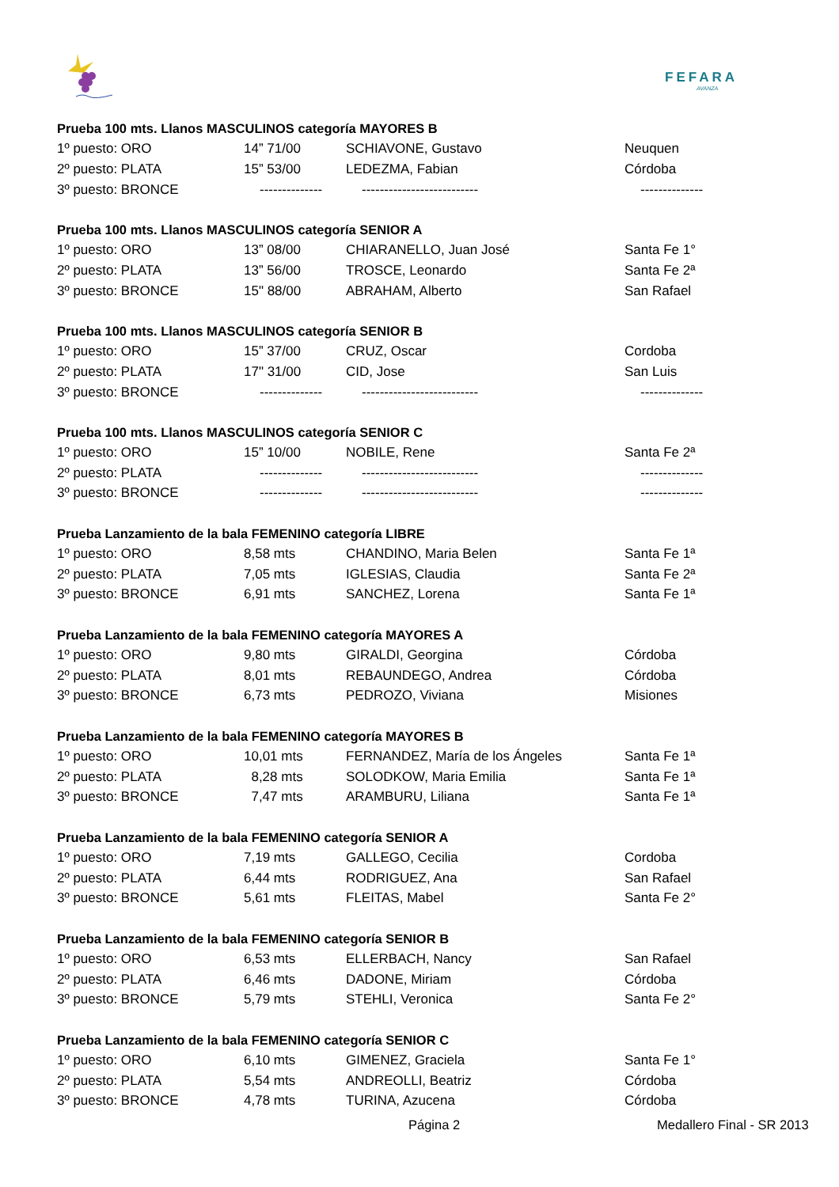FEFARA
AVANZA
| Prueba 100 mts. Llanos MASCULINOS categoría MAYORES B | | | |
| --- | --- | --- | --- |
| 1º puesto: ORO | 14” 71/00 | SCHIAVONE, Gustavo | Neuquen |
| 2º puesto: PLATA | 15” 53/00 | LEDEZMA, Fabian | Córdoba |
| 3º puesto: BRONCE | -------------- | -------------------------- | -------------- |
| Prueba 100 mts. Llanos MASCULINOS categoría SENIOR A | | | |
| 1º puesto: ORO | 13” 08/00 | CHIARANELLO, Juan José | Santa Fe 1° |
| 2º puesto: PLATA | 13” 56/00 | TROSCE, Leonardo | Santa Fe 2ª |
| 3º puesto: BRONCE | 15" 88/00 | ABRAHAM, Alberto | San Rafael |
| Prueba 100 mts. Llanos MASCULINOS categoría SENIOR B | | | |
| 1º puesto: ORO | 15” 37/00 | CRUZ, Oscar | Cordoba |
| 2º puesto: PLATA | 17" 31/00 | CID, Jose | San Luis |
| 3º puesto: BRONCE | -------------- | -------------------------- | -------------- |
| Prueba 100 mts. Llanos MASCULINOS categoría SENIOR C | | | |
| 1º puesto: ORO | 15” 10/00 | NOBILE, Rene | Santa Fe 2ª |
| 2º puesto: PLATA | -------------- | -------------------------- | -------------- |
| 3º puesto: BRONCE | -------------- | -------------------------- | -------------- |
| Prueba Lanzamiento de la bala FEMENINO categoría LIBRE | | | |
| 1º puesto: ORO | 8,58 mts | CHANDINO, Maria Belen | Santa Fe 1ª |
| 2º puesto: PLATA | 7,05 mts | IGLESIAS, Claudia | Santa Fe 2ª |
| 3º puesto: BRONCE | 6,91 mts | SANCHEZ, Lorena | Santa Fe 1ª |
| Prueba Lanzamiento de la bala FEMENINO categoría MAYORES A | | | |
| 1º puesto: ORO | 9,80 mts | GIRALDI, Georgina | Córdoba |
| 2º puesto: PLATA | 8,01 mts | REBAUNDEGO, Andrea | Córdoba |
| 3º puesto: BRONCE | 6,73 mts | PEDROZO, Viviana | Misiones |
| Prueba Lanzamiento de la bala FEMENINO categoría MAYORES B | | | |
| 1º puesto: ORO | 10,01 mts | FERNANDEZ, María de los Ángeles | Santa Fe 1ª |
| 2º puesto: PLATA | 8,28 mts | SOLODKOW, Maria Emilia | Santa Fe 1ª |
| 3º puesto: BRONCE | 7,47 mts | ARAMBURU, Liliana | Santa Fe 1ª |
| Prueba Lanzamiento de la bala FEMENINO categoría SENIOR A | | | |
| 1º puesto: ORO | 7,19 mts | GALLEGO, Cecilia | Cordoba |
| 2º puesto: PLATA | 6,44 mts | RODRIGUEZ, Ana | San Rafael |
| 3º puesto: BRONCE | 5,61 mts | FLEITAS, Mabel | Santa Fe 2° |
| Prueba Lanzamiento de la bala FEMENINO categoría SENIOR B | | | |
| 1º puesto: ORO | 6,53 mts | ELLERBACH, Nancy | San Rafael |
| 2º puesto: PLATA | 6,46 mts | DADONE, Miriam | Córdoba |
| 3º puesto: BRONCE | 5,79 mts | STEHLI, Veronica | Santa Fe 2° |
| Prueba Lanzamiento de la bala FEMENINO categoría SENIOR C | | | |
| 1º puesto: ORO | 6,10 mts | GIMENEZ, Graciela | Santa Fe 1° |
| 2º puesto: PLATA | 5,54 mts | ANDREOLLI, Beatriz | Córdoba |
| 3º puesto: BRONCE | 4,78 mts | TURINA, Azucena | Córdoba |
Página 2 Medallero Final - SR 2013